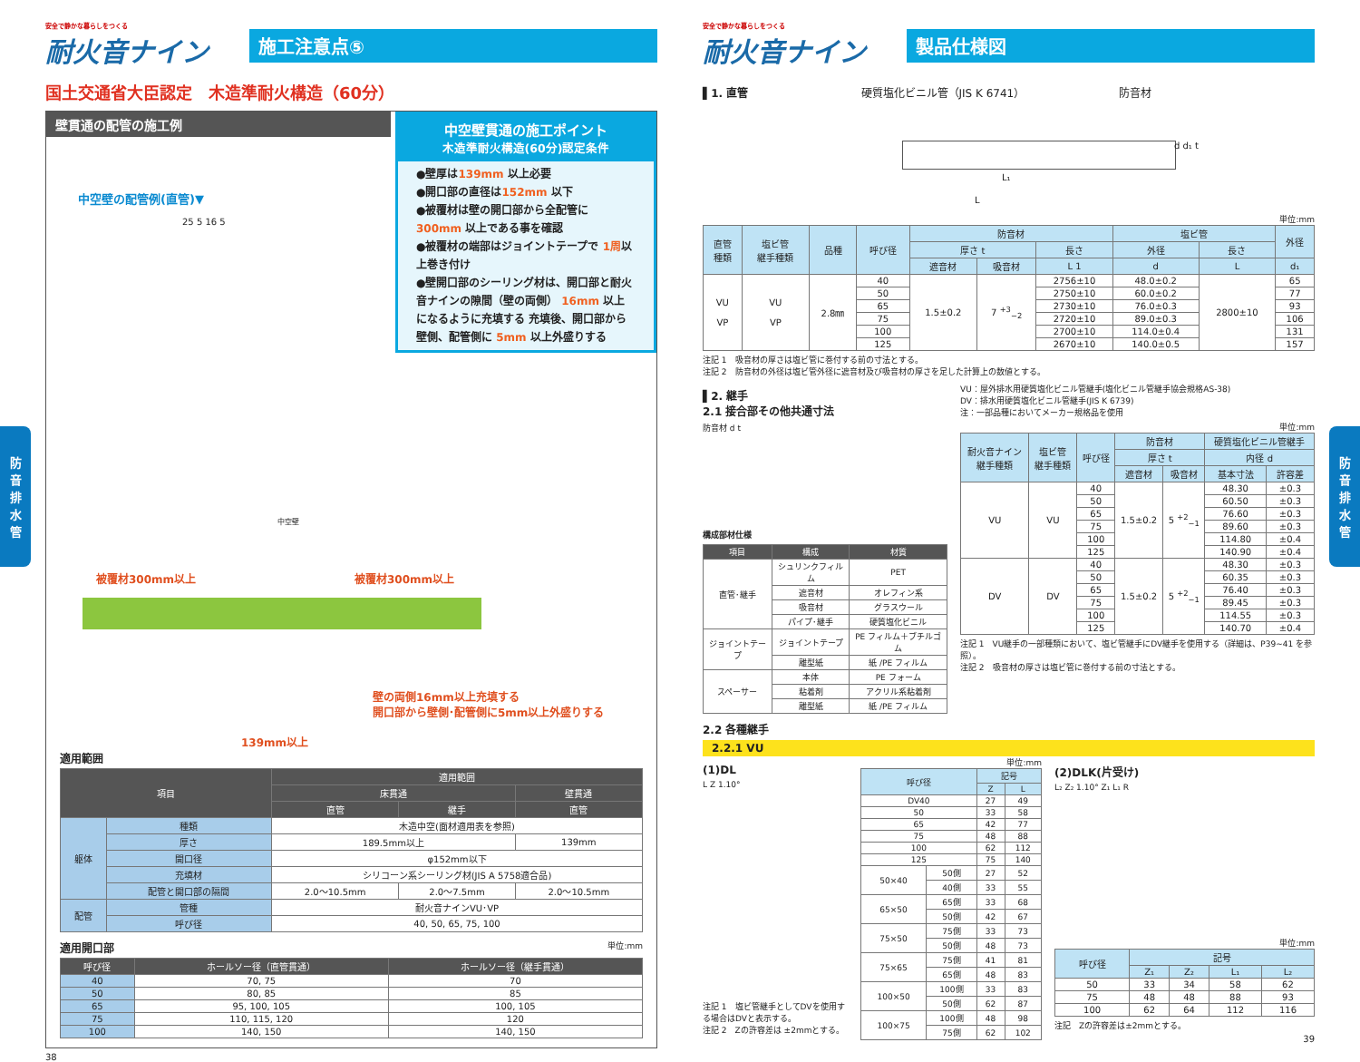安全で静かな暮らしをつくる
耐火音ナイン
施工注意点⑤
国土交通省大臣認定　木造準耐火構造（60分）
壁貫通の配管の施工例
中空壁貫通の施工ポイント
木造準耐火構造(60分)認定条件
●壁厚は139mm 以上必要
●開口部の直径は152mm 以下
●被覆材は壁の開口部から全配管に 300mm 以上である事を確認
●被覆材の端部はジョイントテープで 1周以上巻き付け
●壁開口部のシーリング材は、開口部と耐火音ナインの隙間（壁の両側） 16mm 以上になるように充填する 充填後、開口部から壁側、配管側に 5mm 以上外盛りする
中空壁の配管例(直管)▼
25 5 16 5
被覆材300mm以上 被覆材300mm以上
中空壁
壁の両側16mm以上充填する
開口部から壁側･配管側に5mm以上外盛りする
139mm以上
適用範囲
| 項目 | | 適用範囲 | | |
| --- | --- | --- | --- | --- |
| | | 床貫通 | | 壁貫通 |
| | | 直管 | 継手 | 直管 |
| 躯体 | 種類 | 木造中空(面材適用表を参照) | | |
| | 厚さ | 189.5mm以上 | | 139mm |
| | 開口径 | φ152mm以下 | | |
| | 充填材 | シリコーン系シーリング材(JIS A 5758適合品) | | |
| | 配管と開口部の隔間 | 2.0～10.5mm | 2.0～7.5mm | 2.0～10.5mm |
| 配管 | 管種 | 耐火音ナインVU･VP | | |
| | 呼び径 | 40, 50, 65, 75, 100 | | |
適用開口部 単位:mm
| 呼び径 | ホールソー径（直管貫通） | ホールソー径（継手貫通） |
| --- | --- | --- |
| 40 | 70, 75 | 70 |
| 50 | 80, 85 | 85 |
| 65 | 95, 100, 105 | 100, 105 |
| 75 | 110, 115, 120 | 120 |
| 100 | 140, 150 | 140, 150 |
38
防
音
排
水
管
安全で静かな暮らしをつくる
耐火音ナイン
製品仕様図
▌1. 直管 硬質塩化ビニル管（JIS K 6741） 防音材
L₁
L
d d₁ t
単位:mm
| 直管 種類 | 塩ビ管 継手種類 | 品種 | 呼び径 | 防音材 | | | 塩ビ管 | | 外径 |
| --- | --- | --- | --- | --- | --- | --- | --- | --- | --- |
| | | | | 厚さ t | | 長さ | 外径 | 長さ | |
| | | | | 遮音材 | 吸音材 | L 1 | d | L | d₁ |
| VU VP | VU VP | 2.8㎜ | 40 | 1.5±0.2 | 7 <sup>+3</sup><sub>−2</sub> | 2756±10 | 48.0±0.2 | 2800±10 | 65 |
| | | | 50 | | | 2750±10 | 60.0±0.2 | | 77 |
| | | | 65 | | | 2730±10 | 76.0±0.3 | | 93 |
| | | | 75 | | | 2720±10 | 89.0±0.3 | | 106 |
| | | | 100 | | | 2700±10 | 114.0±0.4 | | 131 |
| | | | 125 | | | 2670±10 | 140.0±0.5 | | 157 |
注記 1　吸音材の厚さは塩ビ管に巻付する前の寸法とする。
注記 2　防音材の外径は塩ビ管外径に遮音材及び吸音材の厚さを足した計算上の数値とする。
▌2. 継手
2.1 接合部その他共通寸法
防音材 d t
構成部材仕様
| 項目 | 構成 | 材質 |
| --- | --- | --- |
| 直管･継手 | シュリンクフィルム | PET |
| | 遮音材 | オレフィン系 |
| | 吸音材 | グラスウール |
| | パイプ･継手 | 硬質塩化ビニル |
| ジョイントテープ | ジョイントテープ | PE フィルム＋ブチルゴム |
| | 離型紙 | 紙 /PE フィルム |
| スペーサー | 本体 | PE フォーム |
| | 粘着剤 | アクリル系粘着剤 |
| | 離型紙 | 紙 /PE フィルム |
VU：屋外排水用硬質塩化ビニル管継手(塩化ビニル管継手協会規格AS-38)
DV：排水用硬質塩化ビニル管継手(JIS K 6739)
注：一部品種においてメーカー規格品を使用
単位:mm
| 耐火音ナイン 継手種類 | 塩ビ管 継手種類 | 呼び径 | 防音材 | | 硬質塩化ビニル管継手 | |
| --- | --- | --- | --- | --- | --- | --- |
| | | | 厚さ t | | 内径 d | |
| | | | 遮音材 | 吸音材 | 基本寸法 | 許容差 |
| VU | VU | 40 | 1.5±0.2 | 5 <sup>+2</sup><sub>−1</sub> | 48.30 | ±0.3 |
| | | 50 | | | 60.50 | ±0.3 |
| | | 65 | | | 76.60 | ±0.3 |
| | | 75 | | | 89.60 | ±0.3 |
| | | 100 | | | 114.80 | ±0.4 |
| | | 125 | | | 140.90 | ±0.4 |
| DV | DV | 40 | 1.5±0.2 | 5 <sup>+2</sup><sub>−1</sub> | 48.30 | ±0.3 |
| | | 50 | | | 60.35 | ±0.3 |
| | | 65 | | | 76.40 | ±0.3 |
| | | 75 | | | 89.45 | ±0.3 |
| | | 100 | | | 114.55 | ±0.3 |
| | | 125 | | | 140.70 | ±0.4 |
注記 1　VU継手の一部種類において、塩ビ管継手にDV継手を使用する（詳細は、P39~41 を参照）。
注記 2　吸音材の厚さは塩ビ管に巻付する前の寸法とする。
2.2 各種継手
2.2.1 VU
(1)DL
L Z 1.10°
注記 1　塩ビ管継手としてDVを使用する場合はDVと表示する。
注記 2　Zの許容差は ±2mmとする。
単位:mm
| 呼び径 | | 記号 | |
| --- | --- | --- | --- |
| | | Z | L |
| DV40 | | 27 | 49 |
| 50 | | 33 | 58 |
| 65 | | 42 | 77 |
| 75 | | 48 | 88 |
| 100 | | 62 | 112 |
| 125 | | 75 | 140 |
| 50×40 | 50側 | 27 | 52 |
| | 40側 | 33 | 55 |
| 65×50 | 65側 | 33 | 68 |
| | 50側 | 42 | 67 |
| 75×50 | 75側 | 33 | 73 |
| | 50側 | 48 | 73 |
| 75×65 | 75側 | 41 | 81 |
| | 65側 | 48 | 83 |
| 100×50 | 100側 | 33 | 83 |
| | 50側 | 62 | 87 |
| 100×75 | 100側 | 48 | 98 |
| | 75側 | 62 | 102 |
(2)DLK(片受け)
L₂ Z₂ 1.10° Z₁ L₁ R
単位:mm
| 呼び径 | 記号 | | | |
| --- | --- | --- | --- | --- |
| | Z₁ | Z₂ | L₁ | L₂ |
| 50 | 33 | 34 | 58 | 62 |
| 75 | 48 | 48 | 88 | 93 |
| 100 | 62 | 64 | 112 | 116 |
注記　Zの許容差は±2mmとする。
39
防
音
排
水
管